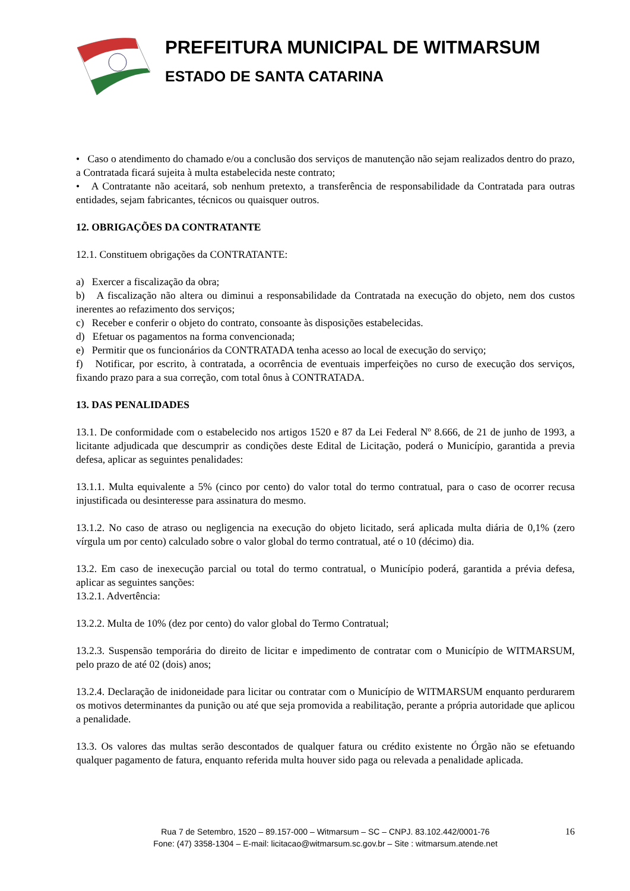PREFEITURA MUNICIPAL DE WITMARSUM
ESTADO DE SANTA CATARINA
• Caso o atendimento do chamado e/ou a conclusão dos serviços de manutenção não sejam realizados dentro do prazo, a Contratada ficará sujeita à multa estabelecida neste contrato;
• A Contratante não aceitará, sob nenhum pretexto, a transferência de responsabilidade da Contratada para outras entidades, sejam fabricantes, técnicos ou quaisquer outros.
12. OBRIGAÇÕES DA CONTRATANTE
12.1. Constituem obrigações da CONTRATANTE:
a) Exercer a fiscalização da obra;
b) A fiscalização não altera ou diminui a responsabilidade da Contratada na execução do objeto, nem dos custos inerentes ao refazimento dos serviços;
c) Receber e conferir o objeto do contrato, consoante às disposições estabelecidas.
d) Efetuar os pagamentos na forma convencionada;
e) Permitir que os funcionários da CONTRATADA tenha acesso ao local de execução do serviço;
f) Notificar, por escrito, à contratada, a ocorrência de eventuais imperfeições no curso de execução dos serviços, fixando prazo para a sua correção, com total ônus à CONTRATADA.
13. DAS PENALIDADES
13.1. De conformidade com o estabelecido nos artigos 1520 e 87 da Lei Federal Nº 8.666, de 21 de junho de 1993, a licitante adjudicada que descumprir as condições deste Edital de Licitação, poderá o Município, garantida a previa defesa, aplicar as seguintes penalidades:
13.1.1. Multa equivalente a 5% (cinco por cento) do valor total do termo contratual, para o caso de ocorrer recusa injustificada ou desinteresse para assinatura do mesmo.
13.1.2. No caso de atraso ou negligencia na execução do objeto licitado, será aplicada multa diária de 0,1% (zero vírgula um por cento) calculado sobre o valor global do termo contratual, até o 10 (décimo) dia.
13.2. Em caso de inexecução parcial ou total do termo contratual, o Município poderá, garantida a prévia defesa, aplicar as seguintes sanções:
13.2.1. Advertência:
13.2.2. Multa de 10% (dez por cento) do valor global do Termo Contratual;
13.2.3. Suspensão temporária do direito de licitar e impedimento de contratar com o Município de WITMARSUM, pelo prazo de até 02 (dois) anos;
13.2.4. Declaração de inidoneidade para licitar ou contratar com o Município de WITMARSUM enquanto perdurarem os motivos determinantes da punição ou até que seja promovida a reabilitação, perante a própria autoridade que aplicou a penalidade.
13.3. Os valores das multas serão descontados de qualquer fatura ou crédito existente no Órgão não se efetuando qualquer pagamento de fatura, enquanto referida multa houver sido paga ou relevada a penalidade aplicada.
Rua 7 de Setembro, 1520 – 89.157-000 – Witmarsum – SC – CNPJ. 83.102.442/0001-76
Fone: (47) 3358-1304 – E-mail: licitacao@witmarsum.sc.gov.br – Site : witmarsum.atende.net
16